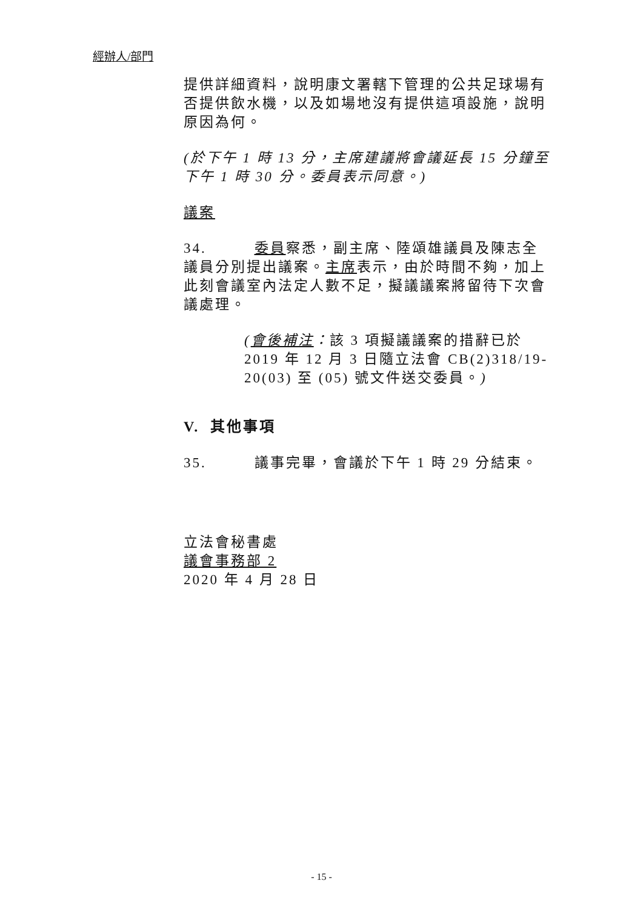經辦人/部門
提供詳細資料，說明康文署轄下管理的公共足球場有否提供飲水機，以及如場地沒有提供這項設施，說明原因為何。
(於下午 1 時 13 分，主席建議將會議延長 15 分鐘至下午 1 時 30 分。委員表示同意。)
議案
34. 委員察悉，副主席、陸頌雄議員及陳志全議員分別提出議案。主席表示，由於時間不夠，加上此刻會議室內法定人數不足，擬議議案將留待下次會議處理。
(會後補注：該 3 項擬議議案的措辭已於 2019 年 12 月 3 日隨立法會 CB(2)318/19-20(03) 至 (05) 號文件送交委員。)
V. 其他事項
35. 議事完畢，會議於下午 1 時 29 分結束。
立法會秘書處
議會事務部 2
2020 年 4 月 28 日
- 15 -